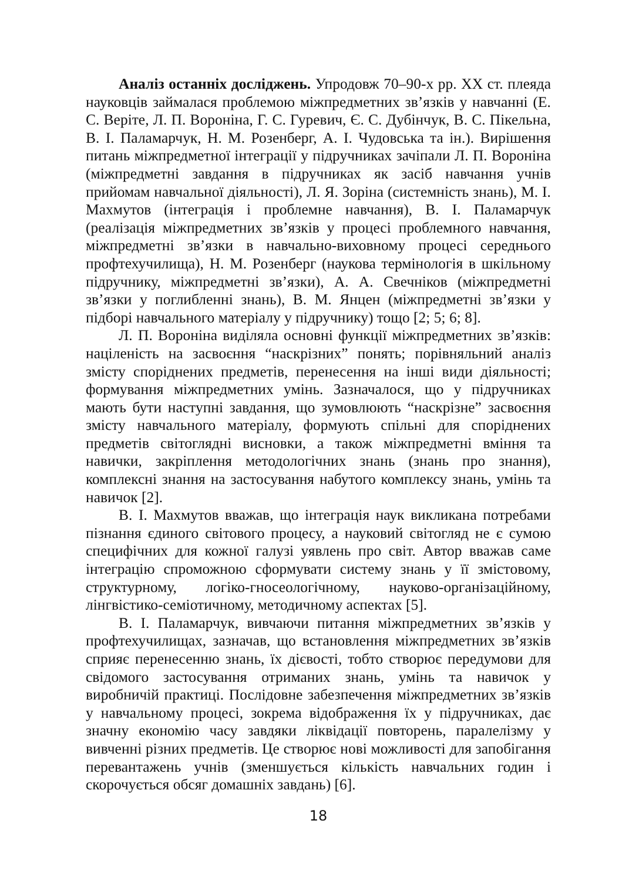Аналіз останніх досліджень. Упродовж 70–90-х рр. XX ст. плеяда науковців займалася проблемою міжпредметних зв’язків у навчанні (Е. С. Веріте, Л. П. Вороніна, Г. С. Гуревич, Є. С. Дубінчук, В. С. Пікельна, В. І. Паламарчук, Н. М. Розенберг, А. І. Чудовська та ін.). Вирішення питань міжпредметної інтеграції у підручниках зачіпали Л. П. Вороніна (міжпредметні завдання в підручниках як засіб навчання учнів прийомам навчальної діяльності), Л. Я. Зоріна (системність знань), М. І. Махмутов (інтеграція і проблемне навчання), В. І. Паламарчук (реалізація міжпредметних зв’язків у процесі проблемного навчання, міжпредметні зв’язки в навчально-виховному процесі середнього профтехучилища), Н. М. Розенберг (наукова термінологія в шкільному підручнику, міжпредметні зв’язки), А. А. Свечніков (міжпредметні зв’язки у поглибленні знань), В. М. Янцен (міжпредметні зв’язки у підборі навчального матеріалу у підручнику) тощо [2; 5; 6; 8].
Л. П. Вороніна виділяла основні функції міжпредметних зв’язків: націленість на засвоєння “наскрізних” понять; порівняльний аналіз змісту споріднених предметів, перенесення на інші види діяльності; формування міжпредметних умінь. Зазначалося, що у підручниках мають бути наступні завдання, що зумовлюють “наскрізне” засвоєння змісту навчального матеріалу, формують спільні для споріднених предметів світоглядні висновки, а також міжпредметні вміння та навички, закріплення методологічних знань (знань про знання), комплексні знання на застосування набутого комплексу знань, умінь та навичок [2].
В. І. Махмутов вважав, що інтеграція наук викликана потребами пізнання єдиного світового процесу, а науковий світогляд не є сумою специфічних для кожної галузі уявлень про світ. Автор вважав саме інтеграцію спроможною сформувати систему знань у її змістовому, структурному, логіко-гносеологічному, науково-організаційному, лінгвістико-семіотичному, методичному аспектах [5].
В. І. Паламарчук, вивчаючи питання міжпредметних зв’язків у профтехучилищах, зазначав, що встановлення міжпредметних зв’язків сприяє перенесенню знань, їх дієвості, тобто створює передумови для свідомого застосування отриманих знань, умінь та навичок у виробничій практиці. Послідовне забезпечення міжпредметних зв’язків у навчальному процесі, зокрема відображення їх у підручниках, дає значну економію часу завдяки ліквідації повторень, паралелізму у вивченні різних предметів. Це створює нові можливості для запобігання перевантажень учнів (зменшується кількість навчальних годин і скорочується обсяг домашніх завдань) [6].
18